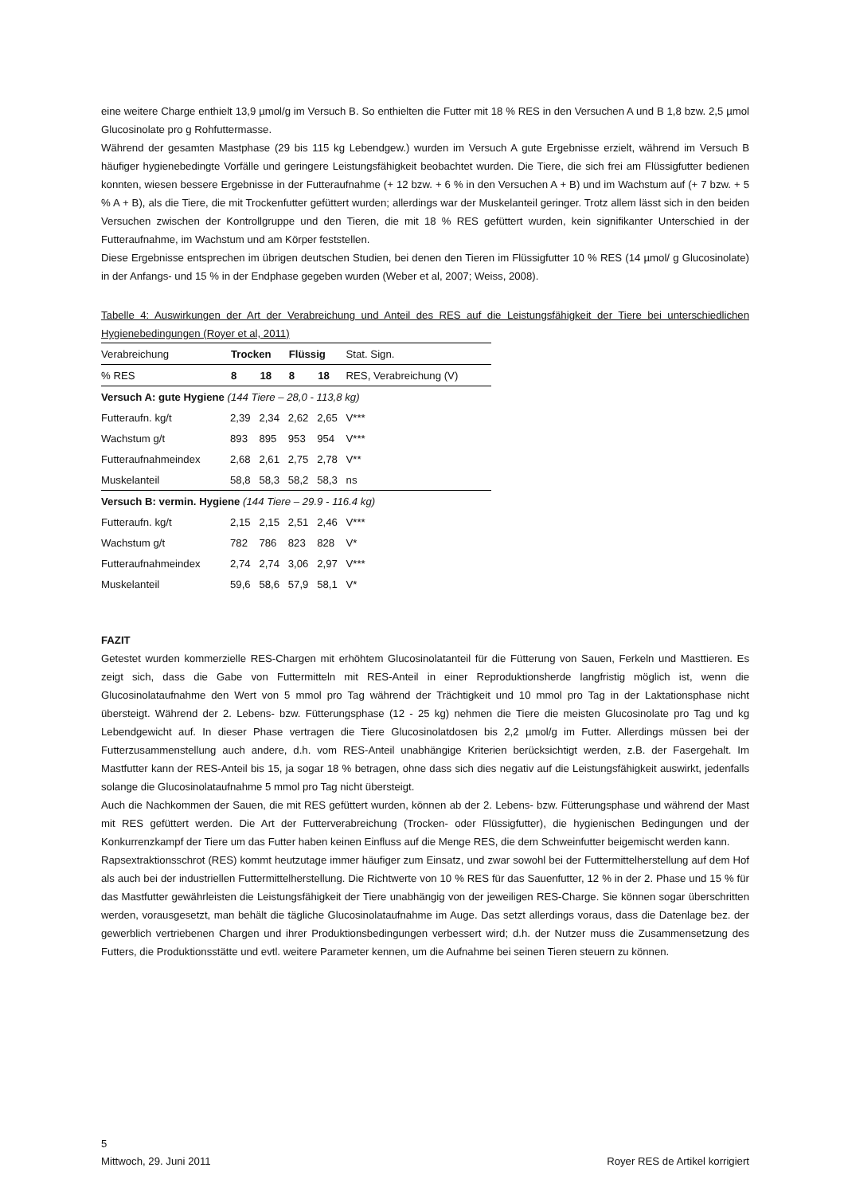eine weitere Charge enthielt 13,9 µmol/g im Versuch B. So enthielten die Futter mit 18 % RES in den Versuchen A und B 1,8 bzw. 2,5 µmol Glucosinolate pro g Rohfuttermasse.
Während der gesamten Mastphase (29 bis 115 kg Lebendgew.) wurden im Versuch A gute Ergebnisse erzielt, während im Versuch B häufiger hygienebedingte Vorfälle und geringere Leistungsfähigkeit beobachtet wurden. Die Tiere, die sich frei am Flüssigfutter bedienen konnten, wiesen bessere Ergebnisse in der Futteraufnahme (+ 12 bzw. + 6 % in den Versuchen A + B) und im Wachstum auf (+ 7 bzw. + 5 % A + B), als die Tiere, die mit Trockenfutter gefüttert wurden; allerdings war der Muskelanteil geringer. Trotz allem lässt sich in den beiden Versuchen zwischen der Kontrollgruppe und den Tieren, die mit 18 % RES gefüttert wurden, kein signifikanter Unterschied in der Futteraufnahme, im Wachstum und am Körper feststellen.
Diese Ergebnisse entsprechen im übrigen deutschen Studien, bei denen den Tieren im Flüssigfutter 10 % RES (14 µmol/ g Glucosinolate) in der Anfangs- und 15 % in der Endphase gegeben wurden (Weber et al, 2007; Weiss, 2008).
Tabelle 4: Auswirkungen der Art der Verabreichung und Anteil des RES auf die Leistungsfähigkeit der Tiere bei unterschiedlichen Hygienebedingungen (Royer et al, 2011)
| Verabreichung | Trocken | | Flüssig | | Stat. Sign. |
| % RES | 8 | 18 | 8 | 18 | RES, Verabreichung (V) |
| Versuch A: gute Hygiene (144 Tiere – 28,0 - 113,8 kg) | | | | | |
| Futteraufn. kg/t | 2,39 | 2,34 | 2,62 | 2,65 | V*** |
| Wachstum g/t | 893 | 895 | 953 | 954 | V*** |
| Futteraufnahmeindex | 2,68 | 2,61 | 2,75 | 2,78 | V** |
| Muskelanteil | 58,8 | 58,3 | 58,2 | 58,3 | ns |
| Versuch B: vermin. Hygiene (144 Tiere – 29.9 - 116.4 kg) | | | | | |
| Futteraufn. kg/t | 2,15 | 2,15 | 2,51 | 2,46 | V*** |
| Wachstum g/t | 782 | 786 | 823 | 828 | V* |
| Futteraufnahmeindex | 2,74 | 2,74 | 3,06 | 2,97 | V*** |
| Muskelanteil | 59,6 | 58,6 | 57,9 | 58,1 | V* |
FAZIT
Getestet wurden kommerzielle RES-Chargen mit erhöhtem Glucosinolatanteil für die Fütterung von Sauen, Ferkeln und Masttieren. Es zeigt sich, dass die Gabe von Futtermitteln mit RES-Anteil in einer Reproduktionsherde langfristig möglich ist, wenn die Glucosinolataufnahme den Wert von 5 mmol pro Tag während der Trächtigkeit und 10 mmol pro Tag in der Laktationsphase nicht übersteigt. Während der 2. Lebens- bzw. Fütterungsphase (12 - 25 kg) nehmen die Tiere die meisten Glucosinolate pro Tag und kg Lebendgewicht auf. In dieser Phase vertragen die Tiere Glucosinolatdosen bis 2,2 µmol/g im Futter. Allerdings müssen bei der Futterzusammenstellung auch andere, d.h. vom RES-Anteil unabhängige Kriterien berücksichtigt werden, z.B. der Fasergehalt. Im Mastfutter kann der RES-Anteil bis 15, ja sogar 18 % betragen, ohne dass sich dies negativ auf die Leistungsfähigkeit auswirkt, jedenfalls solange die Glucosinolataufnahme 5 mmol pro Tag nicht übersteigt.
Auch die Nachkommen der Sauen, die mit RES gefüttert wurden, können ab der 2. Lebens- bzw. Fütterungsphase und während der Mast mit RES gefüttert werden. Die Art der Futterverabreichung (Trocken- oder Flüssigfutter), die hygienischen Bedingungen und der Konkurrenzkampf der Tiere um das Futter haben keinen Einfluss auf die Menge RES, die dem Schweinfutter beigemischt werden kann.
Rapsextraktionsschrot (RES) kommt heutzutage immer häufiger zum Einsatz, und zwar sowohl bei der Futtermittelherstellung auf dem Hof als auch bei der industriellen Futtermittelherstellung. Die Richtwerte von 10 % RES für das Sauenfutter, 12 % in der 2. Phase und 15 % für das Mastfutter gewährleisten die Leistungsfähigkeit der Tiere unabhängig von der jeweiligen RES-Charge. Sie können sogar überschritten werden, vorausgesetzt, man behält die tägliche Glucosinolataufnahme im Auge. Das setzt allerdings voraus, dass die Datenlage bez. der gewerblich vertriebenen Chargen und ihrer Produktionsbedingungen verbessert wird; d.h. der Nutzer muss die Zusammensetzung des Futters, die Produktionsstätte und evtl. weitere Parameter kennen, um die Aufnahme bei seinen Tieren steuern zu können.
5
Mittwoch, 29. Juni 2011 Royer RES de Artikel korrigiert